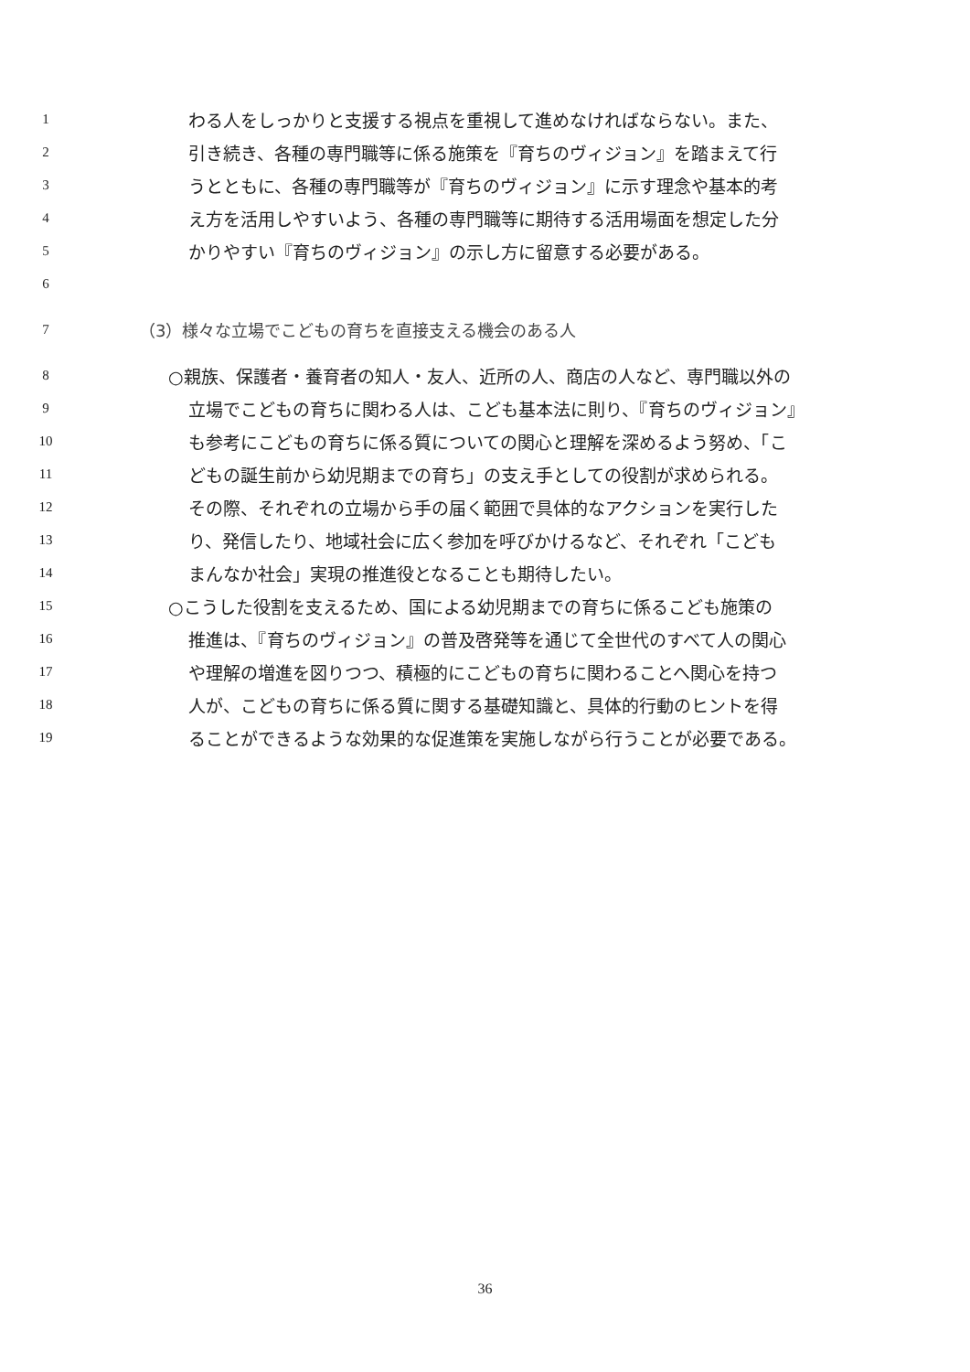1 わる人をしっかりと支援する視点を重視して進めなければならない。また、
2 引き続き、各種の専門職等に係る施策を『育ちのヴィジョン』を踏まえて行
3 うとともに、各種の専門職等が『育ちのヴィジョン』に示す理念や基本的考
4 え方を活用しやすいよう、各種の専門職等に期待する活用場面を想定した分
5 かりやすい『育ちのヴィジョン』の示し方に留意する必要がある。
6
7 （3）様々な立場でこどもの育ちを直接支える機会のある人
8 ○親族、保護者・養育者の知人・友人、近所の人、商店の人など、専門職以外の
9 立場でこどもの育ちに関わる人は、こども基本法に則り、『育ちのヴィジョン』
10 も参考にこどもの育ちに係る質についての関心と理解を深めるよう努め、「こ
11 どもの誕生前から幼児期までの育ち」の支え手としての役割が求められる。
12 その際、それぞれの立場から手の届く範囲で具体的なアクションを実行した
13 り、発信したり、地域社会に広く参加を呼びかけるなど、それぞれ「こども
14 まんなか社会」実現の推進役となることも期待したい。
15 ○こうした役割を支えるため、国による幼児期までの育ちに係るこども施策の
16 推進は、『育ちのヴィジョン』の普及啓発等を通じて全世代のすべて人の関心
17 や理解の増進を図りつつ、積極的にこどもの育ちに関わることへ関心を持つ
18 人が、こどもの育ちに係る質に関する基礎知識と、具体的行動のヒントを得
19 ることができるような効果的な促進策を実施しながら行うことが必要である。
36